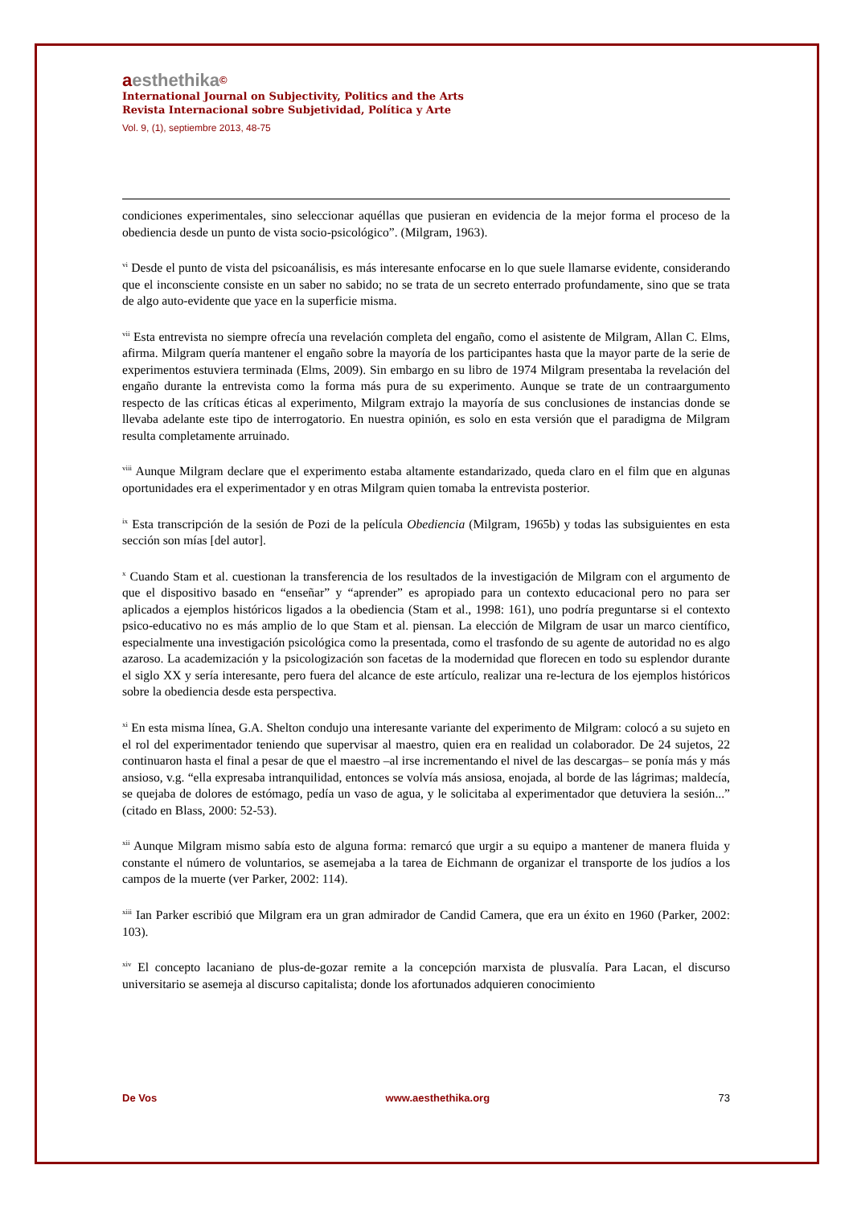aesthethika©
International Journal on Subjectivity, Politics and the Arts
Revista Internacional sobre Subjetividad, Política y Arte
Vol. 9, (1), septiembre 2013, 48-75
condiciones experimentales, sino seleccionar aquéllas que pusieran en evidencia de la mejor forma el proceso de la obediencia desde un punto de vista socio-psicológico”. (Milgram, 1963).
<sup>vi</sup> Desde el punto de vista del psicoanálisis, es más interesante enfocarse en lo que suele llamarse evidente, considerando que el inconsciente consiste en un saber no sabido; no se trata de un secreto enterrado profundamente, sino que se trata de algo auto-evidente que yace en la superficie misma.
<sup>vii</sup> Esta entrevista no siempre ofrecía una revelación completa del engaño, como el asistente de Milgram, Allan C. Elms, afirma. Milgram quería mantener el engaño sobre la mayoría de los participantes hasta que la mayor parte de la serie de experimentos estuviera terminada (Elms, 2009). Sin embargo en su libro de 1974 Milgram presentaba la revelación del engaño durante la entrevista como la forma más pura de su experimento. Aunque se trate de un contraargumento respecto de las críticas éticas al experimento, Milgram extrajo la mayoría de sus conclusiones de instancias donde se llevaba adelante este tipo de interrogatorio. En nuestra opinión, es solo en esta versión que el paradigma de Milgram resulta completamente arruinado.
<sup>viii</sup> Aunque Milgram declare que el experimento estaba altamente estandarizado, queda claro en el film que en algunas oportunidades era el experimentador y en otras Milgram quien tomaba la entrevista posterior.
<sup>ix</sup> Esta transcripción de la sesión de Pozi de la película Obediencia (Milgram, 1965b) y todas las subsiguientes en esta sección son mías [del autor].
<sup>x</sup> Cuando Stam et al. cuestionan la transferencia de los resultados de la investigación de Milgram con el argumento de que el dispositivo basado en “enseñar” y “aprender” es apropiado para un contexto educacional pero no para ser aplicados a ejemplos históricos ligados a la obediencia (Stam et al., 1998: 161), uno podría preguntarse si el contexto psico-educativo no es más amplio de lo que Stam et al. piensan. La elección de Milgram de usar un marco científico, especialmente una investigación psicológica como la presentada, como el trasfondo de su agente de autoridad no es algo azaroso. La academización y la psicologización son facetas de la modernidad que florecen en todo su esplendor durante el siglo XX y sería interesante, pero fuera del alcance de este artículo, realizar una re-lectura de los ejemplos históricos sobre la obediencia desde esta perspectiva.
<sup>xi</sup> En esta misma línea, G.A. Shelton condujo una interesante variante del experimento de Milgram: colocó a su sujeto en el rol del experimentador teniendo que supervisar al maestro, quien era en realidad un colaborador. De 24 sujetos, 22 continuaron hasta el final a pesar de que el maestro –al irse incrementando el nivel de las descargas– se ponía más y más ansioso, v.g. “ella expresaba intranquilidad, entonces se volvía más ansiosa, enojada, al borde de las lágrimas; maldecía, se quejaba de dolores de estómago, pedía un vaso de agua, y le solicitaba al experimentador que detuviera la sesión...” (citado en Blass, 2000: 52-53).
<sup>xii</sup> Aunque Milgram mismo sabía esto de alguna forma: remarcó que urgir a su equipo a mantener de manera fluida y constante el número de voluntarios, se asemejaba a la tarea de Eichmann de organizar el transporte de los judíos a los campos de la muerte (ver Parker, 2002: 114).
<sup>xiii</sup> Ian Parker escribió que Milgram era un gran admirador de Candid Camera, que era un éxito en 1960 (Parker, 2002: 103).
<sup>xiv</sup> El concepto lacaniano de plus-de-gozar remite a la concepción marxista de plusvalía. Para Lacan, el discurso universitario se asemeja al discurso capitalista; donde los afortunados adquieren conocimiento
De Vos www.aesthethika.org 73